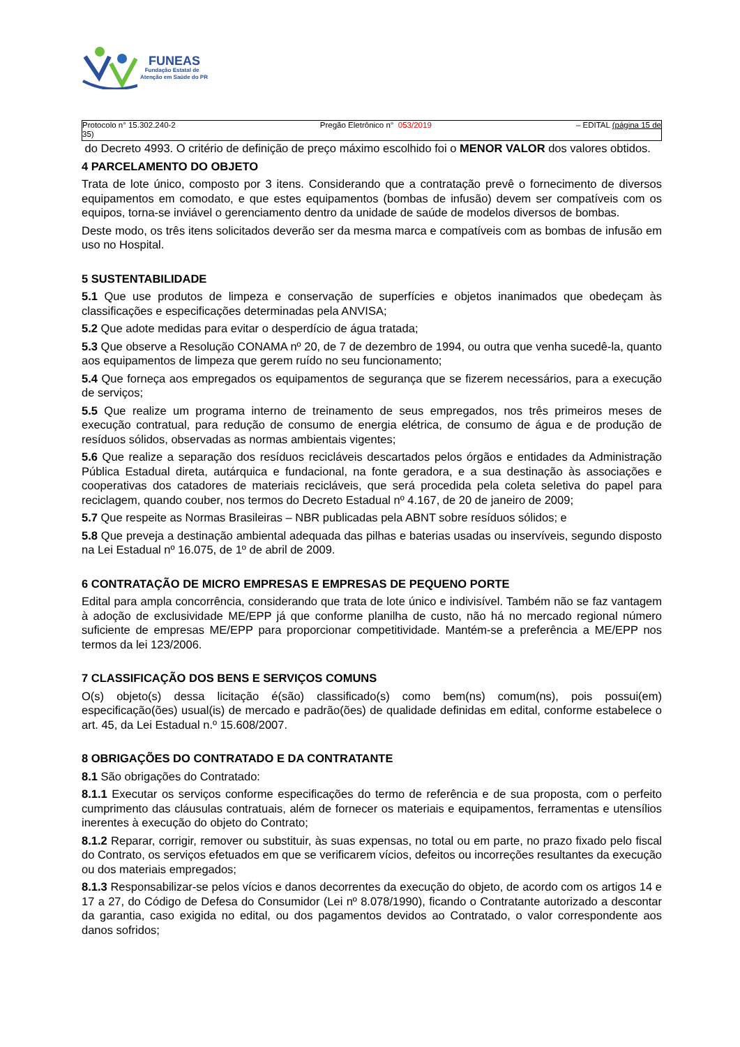FUNEAS
Fundação Estatal de
Atenção em Saúde do PR
Protocolo n° 15.302.240-2
35)
Pregão Eletrônico n° 053/2019 – EDITAL (página 15 de
do Decreto 4993. O critério de definição de preço máximo escolhido foi o MENOR VALOR dos valores obtidos.
4 PARCELAMENTO DO OBJETO
Trata de lote único, composto por 3 itens. Considerando que a contratação prevê o fornecimento de diversos equipamentos em comodato, e que estes equipamentos (bombas de infusão) devem ser compatíveis com os equipos, torna-se inviável o gerenciamento dentro da unidade de saúde de modelos diversos de bombas.
Deste modo, os três itens solicitados deverão ser da mesma marca e compatíveis com as bombas de infusão em uso no Hospital.
5 SUSTENTABILIDADE
5.1 Que use produtos de limpeza e conservação de superfícies e objetos inanimados que obedeçam às classificações e especificações determinadas pela ANVISA;
5.2 Que adote medidas para evitar o desperdício de água tratada;
5.3 Que observe a Resolução CONAMA nº 20, de 7 de dezembro de 1994, ou outra que venha sucedê-la, quanto aos equipamentos de limpeza que gerem ruído no seu funcionamento;
5.4 Que forneça aos empregados os equipamentos de segurança que se fizerem necessários, para a execução de serviços;
5.5 Que realize um programa interno de treinamento de seus empregados, nos três primeiros meses de execução contratual, para redução de consumo de energia elétrica, de consumo de água e de produção de resíduos sólidos, observadas as normas ambientais vigentes;
5.6 Que realize a separação dos resíduos recicláveis descartados pelos órgãos e entidades da Administração Pública Estadual direta, autárquica e fundacional, na fonte geradora, e a sua destinação às associações e cooperativas dos catadores de materiais recicláveis, que será procedida pela coleta seletiva do papel para reciclagem, quando couber, nos termos do Decreto Estadual nº 4.167, de 20 de janeiro de 2009;
5.7 Que respeite as Normas Brasileiras – NBR publicadas pela ABNT sobre resíduos sólidos; e
5.8 Que preveja a destinação ambiental adequada das pilhas e baterias usadas ou inservíveis, segundo disposto na Lei Estadual nº 16.075, de 1º de abril de 2009.
6 CONTRATAÇÃO DE MICRO EMPRESAS E EMPRESAS DE PEQUENO PORTE
Edital para ampla concorrência, considerando que trata de lote único e indivisível. Também não se faz vantagem à adoção de exclusividade ME/EPP já que conforme planilha de custo, não há no mercado regional número suficiente de empresas ME/EPP para proporcionar competitividade. Mantém-se a preferência a ME/EPP nos termos da lei 123/2006.
7 CLASSIFICAÇÃO DOS BENS E SERVIÇOS COMUNS
O(s) objeto(s) dessa licitação é(são) classificado(s) como bem(ns) comum(ns), pois possui(em) especificação(ões) usual(is) de mercado e padrão(ões) de qualidade definidas em edital, conforme estabelece o art. 45, da Lei Estadual n.º 15.608/2007.
8 OBRIGAÇÕES DO CONTRATADO E DA CONTRATANTE
8.1 São obrigações do Contratado:
8.1.1 Executar os serviços conforme especificações do termo de referência e de sua proposta, com o perfeito cumprimento das cláusulas contratuais, além de fornecer os materiais e equipamentos, ferramentas e utensílios inerentes à execução do objeto do Contrato;
8.1.2 Reparar, corrigir, remover ou substituir, às suas expensas, no total ou em parte, no prazo fixado pelo fiscal do Contrato, os serviços efetuados em que se verificarem vícios, defeitos ou incorreções resultantes da execução ou dos materiais empregados;
8.1.3 Responsabilizar-se pelos vícios e danos decorrentes da execução do objeto, de acordo com os artigos 14 e 17 a 27, do Código de Defesa do Consumidor (Lei nº 8.078/1990), ficando o Contratante autorizado a descontar da garantia, caso exigida no edital, ou dos pagamentos devidos ao Contratado, o valor correspondente aos danos sofridos;